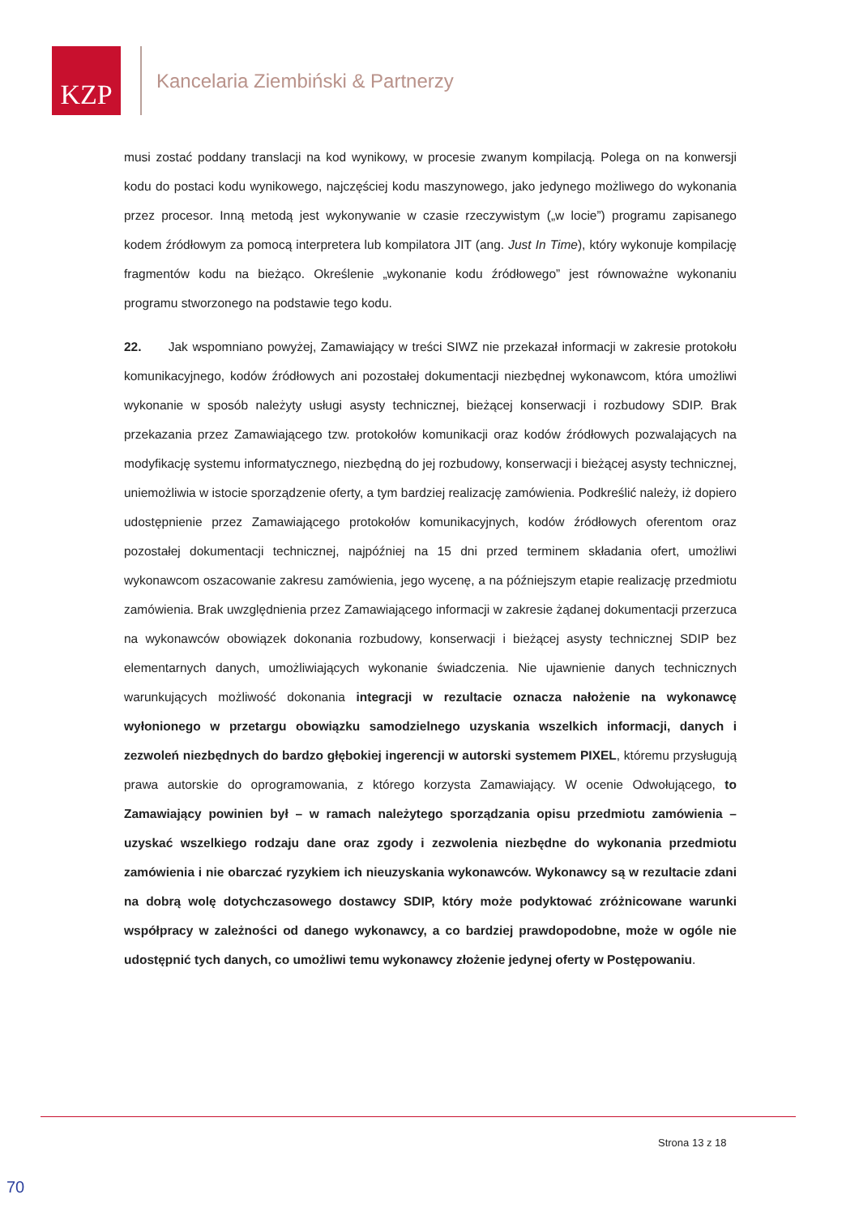KZP
Kancelaria Ziembiński & Partnerzy
musi zostać poddany translacji na kod wynikowy, w procesie zwanym kompilacją. Polega on na konwersji kodu do postaci kodu wynikowego, najczęściej kodu maszynowego, jako jedynego możliwego do wykonania przez procesor. Inną metodą jest wykonywanie w czasie rzeczywistym („w locie”) programu zapisanego kodem źródłowym za pomocą interpretera lub kompilatora JIT (ang. Just In Time), który wykonuje kompilację fragmentów kodu na bieżąco. Określenie „wykonanie kodu źródłowego” jest równoważne wykonaniu programu stworzonego na podstawie tego kodu.
22. Jak wspomniano powyżej, Zamawiający w treści SIWZ nie przekazał informacji w zakresie protokołu komunikacyjnego, kodów źródłowych ani pozostałej dokumentacji niezbędnej wykonawcom, która umożliwi wykonanie w sposób należyty usługi asysty technicznej, bieżącej konserwacji i rozbudowy SDIP. Brak przekazania przez Zamawiającego tzw. protokołów komunikacji oraz kodów źródłowych pozwalających na modyfikację systemu informatycznego, niezbędną do jej rozbudowy, konserwacji i bieżącej asysty technicznej, uniemożliwia w istocie sporządzenie oferty, a tym bardziej realizację zamówienia. Podkreślić należy, iż dopiero udostępnienie przez Zamawiającego protokołów komunikacyjnych, kodów źródłowych oferentom oraz pozostałej dokumentacji technicznej, najpóźniej na 15 dni przed terminem składania ofert, umożliwi wykonawcom oszacowanie zakresu zamówienia, jego wycenę, a na późniejszym etapie realizację przedmiotu zamówienia. Brak uwzględnienia przez Zamawiającego informacji w zakresie żądanej dokumentacji przerzuca na wykonawców obowiązek dokonania rozbudowy, konserwacji i bieżącej asysty technicznej SDIP bez elementarnych danych, umożliwiających wykonanie świadczenia. Nie ujawnienie danych technicznych warunkujących możliwość dokonania integracji w rezultacie oznacza nałożenie na wykonawcę wyłonionego w przetargu obowiązku samodzielnego uzyskania wszelkich informacji, danych i zezwoleń niezbędnych do bardzo głębokiej ingerencji w autorski systemem PIXEL, któremu przysługują prawa autorskie do oprogramowania, z którego korzysta Zamawiający. W ocenie Odwołującego, to Zamawiający powinien był – w ramach należytego sporządzania opisu przedmiotu zamówienia – uzyskać wszelkiego rodzaju dane oraz zgody i zezwolenia niezbędne do wykonania przedmiotu zamówienia i nie obarczać ryzykiem ich nieuzyskania wykonawców. Wykonawcy są w rezultacie zdani na dobrą wolę dotychczasowego dostawcy SDIP, który może podyktować zróżnicowane warunki współpracy w zależności od danego wykonawcy, a co bardziej prawdopodobne, może w ogóle nie udostępnić tych danych, co umożliwi temu wykonawcy złożenie jedynej oferty w Postępowaniu.
Strona 13 z 18
70